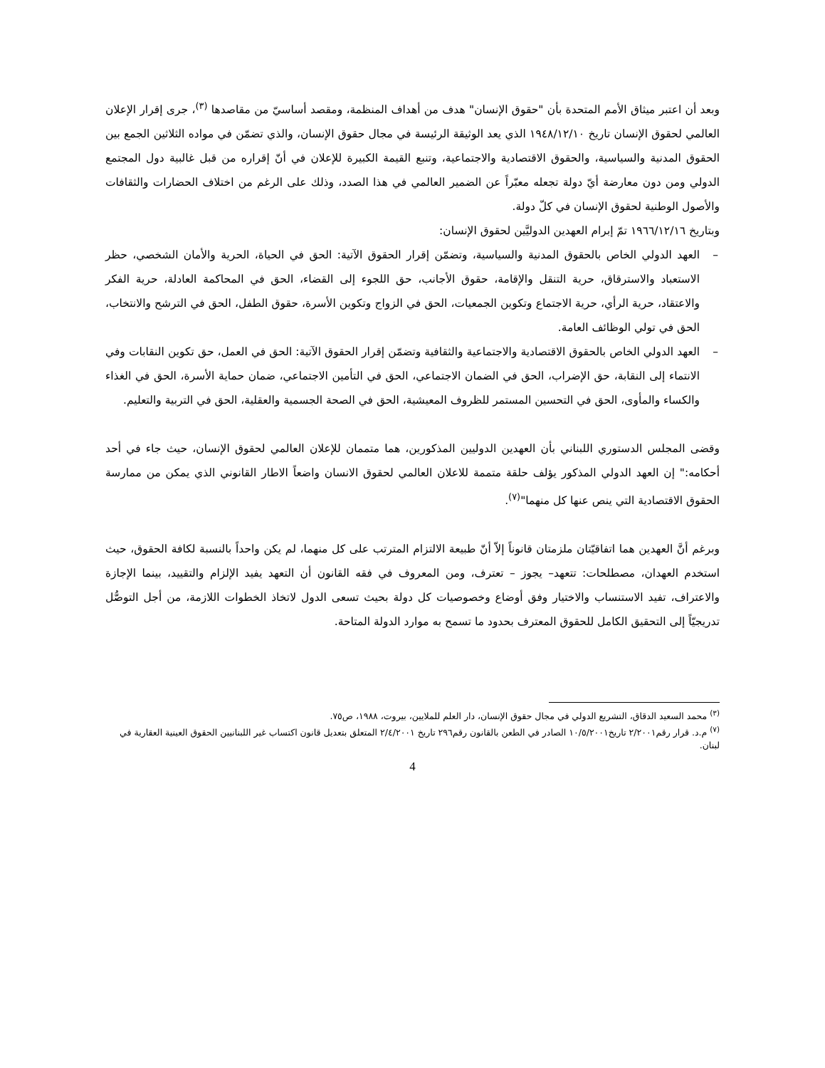وبعد أن اعتبر ميثاق الأمم المتحدة بأن "حقوق الإنسان" هدف من أهداف المنظمة، ومقصد أساسيّ من مقاصدها <sup>(٣)</sup>، جرى إقرار الإعلان العالمي لحقوق الإنسان تاريخ ١٩٤٨/١٢/١٠ الذي يعد الوثيقة الرئيسة في مجال حقوق الإنسان، والذي تضمّن في مواده الثلاثين الجمع بين الحقوق المدنية والسياسية، والحقوق الاقتصادية والاجتماعية، وتنبع القيمة الكبيرة للإعلان في أنّ إقراره من قبل غالبية دول المجتمع الدولي ومن دون معارضة أيّ دولة تجعله معبّراً عن الضمير العالمي في هذا الصدد، وذلك على الرغم من اختلاف الحضارات والثقافات والأصول الوطنية لحقوق الإنسان في كلّ دولة.
وبتاريخ ١٩٦٦/١٢/١٦ تمّ إبرام العهدين الدوليَّين لحقوق الإنسان:
– العهد الدولي الخاص بالحقوق المدنية والسياسية، وتضمّن إقرار الحقوق الآتية: الحق في الحياة، الحرية والأمان الشخصي، حظر الاستعباد والاسترقاق، حرية التنقل والإقامة، حقوق الأجانب، حق اللجوء إلى القضاء، الحق في المحاكمة العادلة، حرية الفكر والاعتقاد، حرية الرأي، حرية الاجتماع وتكوين الجمعيات، الحق في الزواج وتكوين الأسرة، حقوق الطفل، الحق في الترشح والانتخاب، الحق في تولي الوظائف العامة.
– العهد الدولي الخاص بالحقوق الاقتصادية والاجتماعية والثقافية وتضمّن إقرار الحقوق الآتية: الحق في العمل، حق تكوين النقابات وفي الانتماء إلى النقابة، حق الإضراب، الحق في الضمان الاجتماعي، الحق في التأمين الاجتماعي، ضمان حماية الأسرة، الحق في الغذاء والكساء والمأوى، الحق في التحسين المستمر للظروف المعيشية، الحق في الصحة الجسمية والعقلية، الحق في التربية والتعليم.
وقضى المجلس الدستوري اللبناني بأن العهدين الدوليين المذكورين، هما متممان للإعلان العالمي لحقوق الإنسان، حيث جاء في أحد أحكامه:" إن العهد الدولي المذكور يؤلف حلقة متممة للاعلان العالمي لحقوق الانسان واضعاً الاطار القانوني الذي يمكن من ممارسة الحقوق الاقتصادية التي ينص عنها كل منهما"<sup>(٧)</sup>.
وبرغم أنَّ العهدين هما اتفاقيّتان ملزمتان قانوناً إلاّ أنّ طبيعة الالتزام المترتب على كل منهما، لم يكن واحداً بالنسبة لكافة الحقوق، حيث استخدم العهدان، مصطلحات: تتعهد– يجوز – تعترف، ومن المعروف في فقه القانون أن التعهد يفيد الإلزام والتقييد، بينما الإجازة والاعتراف، تفيد الاستنساب والاختيار وفق أوضاع وخصوصيات كل دولة بحيث تسعى الدول لاتخاذ الخطوات اللازمة، من أجل التوصُّل تدريجيّاً إلى التحقيق الكامل للحقوق المعترف بحدود ما تسمح به موارد الدولة المتاحة.
<sup>(٣)</sup> محمد السعيد الدقاق، التشريع الدولي في مجال حقوق الإنسان، دار العلم للملايين، بيروت، ١٩٨٨، ص٧٥.
<sup>(٧)</sup> م.د. قرار رقم٢/٢٠٠١ تاريخ١٠/٥/٢٠٠١ الصادر في الطعن بالقانون رقم٢٩٦ تاريخ ٢/٤/٢٠٠١ المتعلق بتعديل قانون اكتساب غير اللبنانيين الحقوق العينية العقارية في لبنان.
4